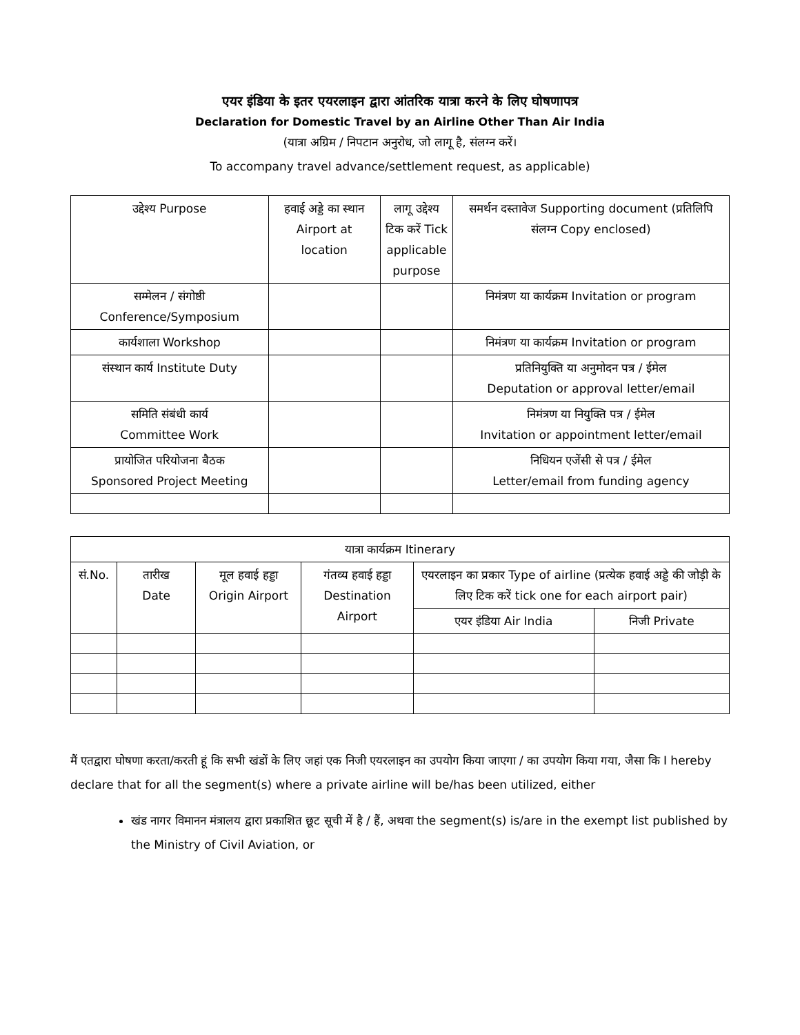एयर इंडिया के इतर एयरलाइन द्वारा आंतरिक यात्रा करने के लिए घोषणापत्र
Declaration for Domestic Travel by an Airline Other Than Air India
(यात्रा अग्रिम / निपटान अनुरोध, जो लागू है, संलग्न करें।
To accompany travel advance/settlement request, as applicable)
| उद्देश्य Purpose | हवाई अड्डे का स्थान Airport at location | लागू उद्देश्य टिक करें Tick applicable purpose | समर्थन दस्तावेज Supporting document (प्रतिलिपि संलग्न Copy enclosed) |
| --- | --- | --- | --- |
| सम्मेलन / संगोष्ठी Conference/Symposium | | | निमंत्रण या कार्यक्रम Invitation or program |
| कार्यशाला Workshop | | | निमंत्रण या कार्यक्रम Invitation or program |
| संस्थान कार्य Institute Duty | | | प्रतिनियुक्ति या अनुमोदन पत्र / ईमेल Deputation or approval letter/email |
| समिति संबंधी कार्य Committee Work | | | निमंत्रण या नियुक्ति पत्र / ईमेल Invitation or appointment letter/email |
| प्रायोजित परियोजना बैठक Sponsored Project Meeting | | | निधियन एजेंसी से पत्र / ईमेल Letter/email from funding agency |
| यात्रा कार्यक्रम Itinerary | | | | | |
| --- | --- | --- | --- | --- | --- |
| सं.No. | तारीख Date | मूल हवाई हड्डा Origin Airport | गंतव्य हवाई हड्डा Destination Airport | एयरलाइन का प्रकार Type of airline (प्रत्येक हवाई अड्डे की जोड़ी के लिए टिक करें tick one for each airport pair) | |
| | | | | एयर इंडिया Air India | निजी Private |
मैं एतद्वारा घोषणा करता/करती हूं कि सभी खंडों के लिए जहां एक निजी एयरलाइन का उपयोग किया जाएगा / का उपयोग किया गया, जैसा कि I hereby declare that for all the segment(s) where a private airline will be/has been utilized, either
खंड नागर विमानन मंत्रालय द्वारा प्रकाशित छूट सूची में है / हैं, अथवा the segment(s) is/are in the exempt list published by the Ministry of Civil Aviation, or